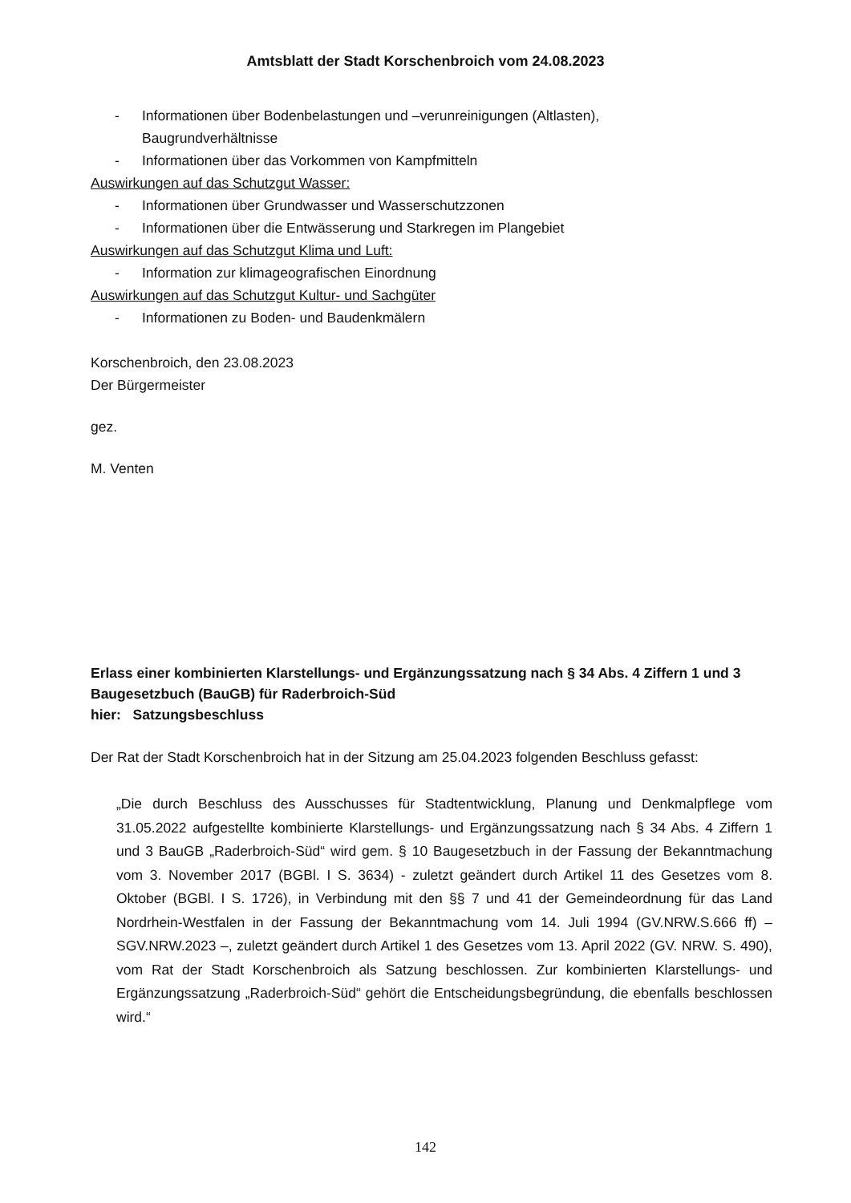Amtsblatt der Stadt Korschenbroich vom 24.08.2023
- Informationen über Bodenbelastungen und –verunreinigungen (Altlasten),
Baugrundverhältnisse
- Informationen über das Vorkommen von Kampfmitteln
Auswirkungen auf das Schutzgut Wasser:
- Informationen über Grundwasser und Wasserschutzzonen
- Informationen über die Entwässerung und Starkregen im Plangebiet
Auswirkungen auf das Schutzgut Klima und Luft:
- Information zur klimageografischen Einordnung
Auswirkungen auf das Schutzgut Kultur- und Sachgüter
- Informationen zu Boden- und Baudenkmälern
Korschenbroich, den 23.08.2023
Der Bürgermeister
gez.
M. Venten
Erlass einer kombinierten Klarstellungs- und Ergänzungssatzung nach § 34 Abs. 4 Ziffern 1 und 3 Baugesetzbuch (BauGB) für Raderbroich-Süd
hier: Satzungsbeschluss
Der Rat der Stadt Korschenbroich hat in der Sitzung am 25.04.2023 folgenden Beschluss gefasst:
„Die durch Beschluss des Ausschusses für Stadtentwicklung, Planung und Denkmalpflege vom 31.05.2022 aufgestellte kombinierte Klarstellungs- und Ergänzungssatzung nach § 34 Abs. 4 Ziffern 1 und 3 BauGB „Raderbroich-Süd“ wird gem. § 10 Baugesetzbuch in der Fassung der Bekanntmachung vom 3. November 2017 (BGBl. I S. 3634) - zuletzt geändert durch Artikel 11 des Gesetzes vom 8. Oktober (BGBl. I S. 1726), in Verbindung mit den §§ 7 und 41 der Gemeindeordnung für das Land Nordrhein-Westfalen in der Fassung der Bekanntmachung vom 14. Juli 1994 (GV.NRW.S.666 ff) – SGV.NRW.2023 –, zuletzt geändert durch Artikel 1 des Gesetzes vom 13. April 2022 (GV. NRW. S. 490), vom Rat der Stadt Korschenbroich als Satzung beschlossen. Zur kombinierten Klarstellungs- und Ergänzungssatzung „Raderbroich-Süd“ gehört die Entscheidungsbegründung, die ebenfalls beschlossen wird.“
142